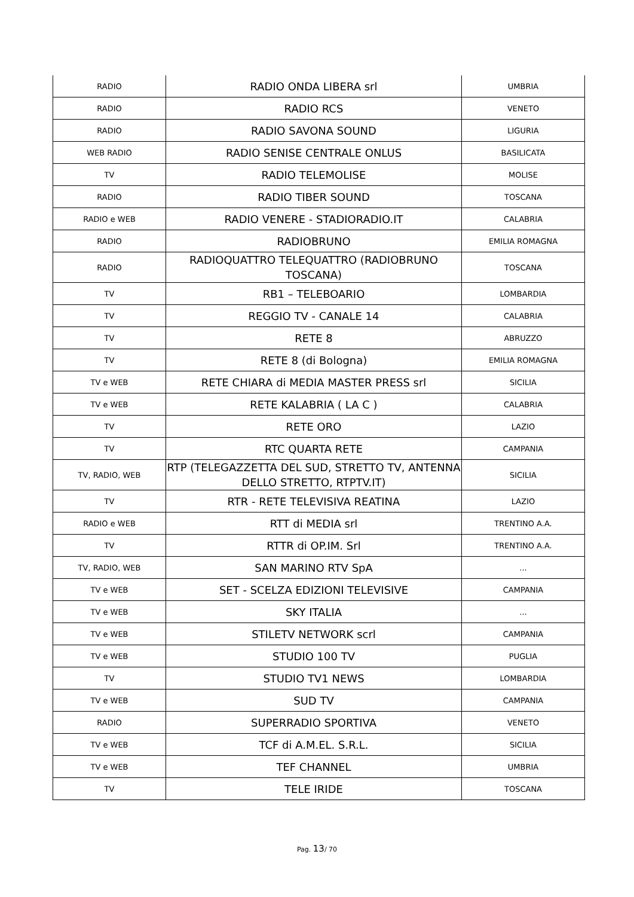| RADIO | RADIO ONDA LIBERA srl | UMBRIA |
| RADIO | RADIO RCS | VENETO |
| RADIO | RADIO SAVONA SOUND | LIGURIA |
| WEB RADIO | RADIO SENISE CENTRALE ONLUS | BASILICATA |
| TV | RADIO TELEMOLISE | MOLISE |
| RADIO | RADIO TIBER SOUND | TOSCANA |
| RADIO e WEB | RADIO VENERE - STADIORADIO.IT | CALABRIA |
| RADIO | RADIOBRUNO | EMILIA ROMAGNA |
| RADIO | RADIOQUATTRO TELEQUATTRO (RADIOBRUNO TOSCANA) | TOSCANA |
| TV | RB1 – TELEBOARIO | LOMBARDIA |
| TV | REGGIO TV - CANALE 14 | CALABRIA |
| TV | RETE 8 | ABRUZZO |
| TV | RETE 8 (di Bologna) | EMILIA ROMAGNA |
| TV e WEB | RETE CHIARA di MEDIA MASTER PRESS srl | SICILIA |
| TV e WEB | RETE KALABRIA ( LA C ) | CALABRIA |
| TV | RETE ORO | LAZIO |
| TV | RTC QUARTA RETE | CAMPANIA |
| TV, RADIO, WEB | RTP (TELEGAZZETTA DEL SUD, STRETTO TV, ANTENNA DELLO STRETTO, RTPTV.IT) | SICILIA |
| TV | RTR - RETE TELEVISIVA REATINA | LAZIO |
| RADIO e WEB | RTT di MEDIA srl | TRENTINO A.A. |
| TV | RTTR di OP.IM. Srl | TRENTINO A.A. |
| TV, RADIO, WEB | SAN MARINO RTV SpA | ... |
| TV e WEB | SET - SCELZA EDIZIONI TELEVISIVE | CAMPANIA |
| TV e WEB | SKY ITALIA | ... |
| TV e WEB | STILETV NETWORK scrl | CAMPANIA |
| TV e WEB | STUDIO 100 TV | PUGLIA |
| TV | STUDIO TV1 NEWS | LOMBARDIA |
| TV e WEB | SUD TV | CAMPANIA |
| RADIO | SUPERRADIO SPORTIVA | VENETO |
| TV e WEB | TCF di A.M.EL. S.R.L. | SICILIA |
| TV e WEB | TEF CHANNEL | UMBRIA |
| TV | TELE IRIDE | TOSCANA |
Pag. 13/ 70